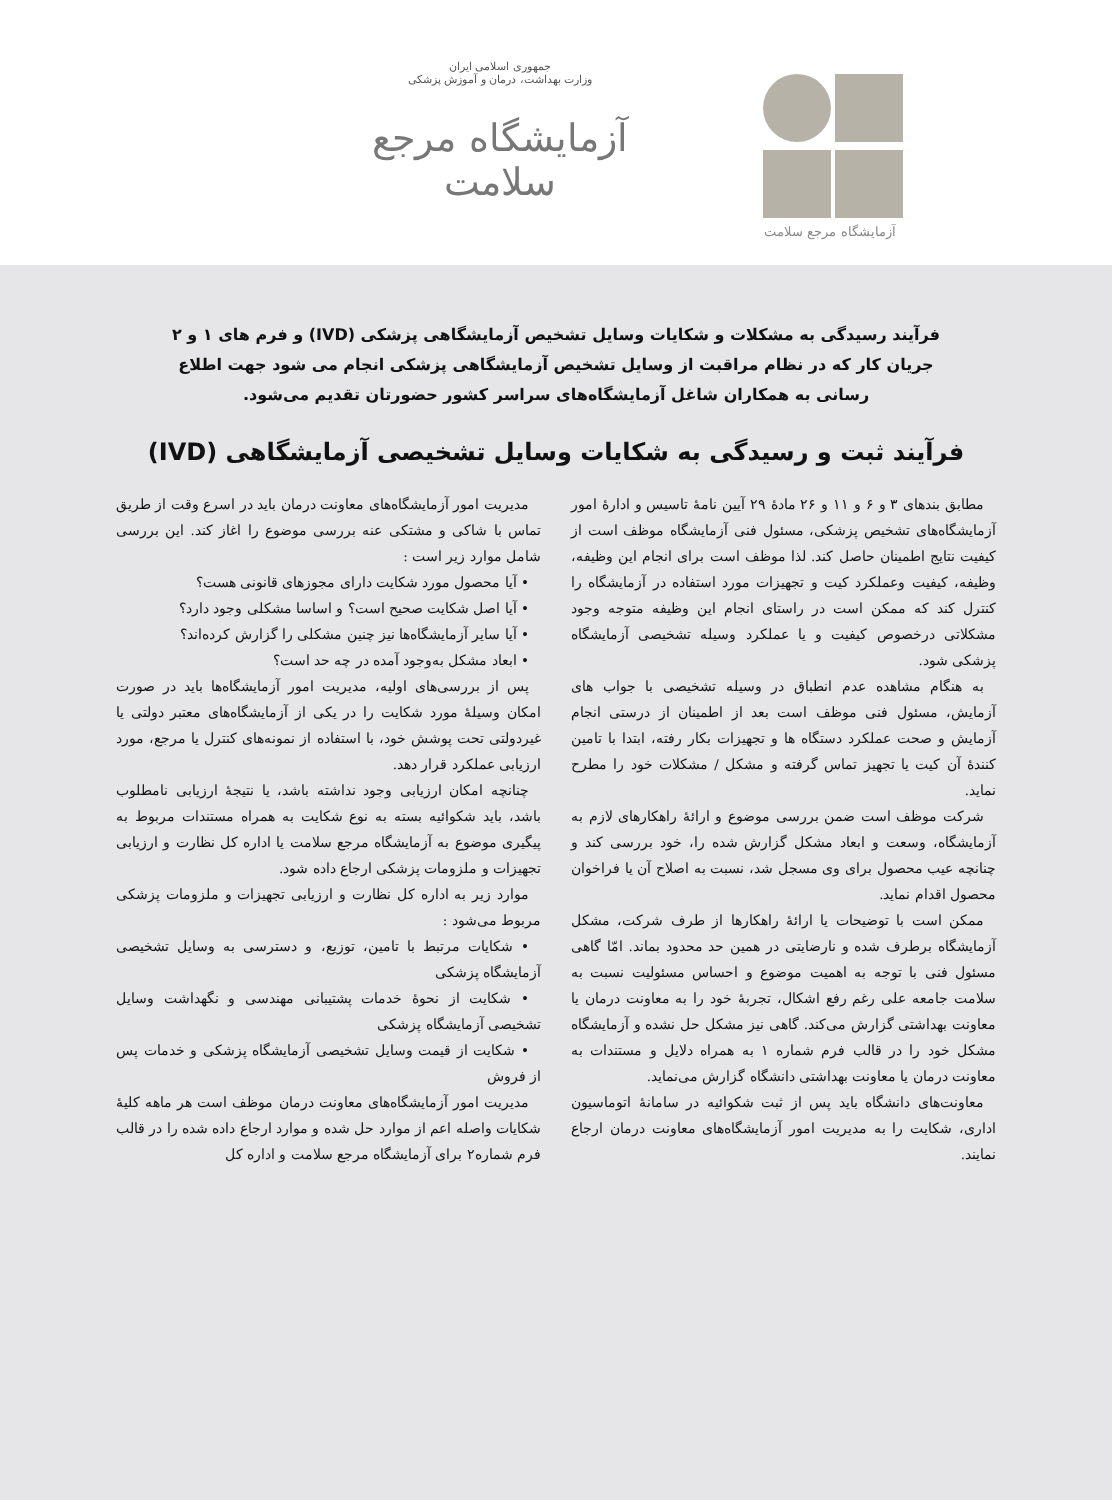جمهوری اسلامی ایران
وزارت بهداشت، درمان و آموزش پزشکی
آزمایشگاه مرجع سلامت
آزمایشگاه مرجع سلامت
فرآیند رسیدگی به مشکلات و شکایات وسایل تشخیص آزمایشگاهی پزشکی (IVD) و فرم های ۱ و ۲ جریان کار که در نظام مراقبت از وسایل تشخیص آزمایشگاهی پزشکی انجام می شود جهت اطلاع رسانی به همکاران شاغل آزمایشگاه‌های سراسر کشور حضورتان تقدیم می‌شود.
فرآیند ثبت و رسیدگی به شکایات وسایل تشخیصی آزمایشگاهی (IVD)
مطابق بندهای ۳ و ۶ و ۱۱ و ۲۶ مادۀ ۲۹ آیین نامۀ تاسیس و ادارۀ امور آزمایشگاه‌های تشخیص پزشکی، مسئول فنی آزمایشگاه موظف است از کیفیت نتایج اطمینان حاصل کند. لذا موظف است برای انجام این وظیفه، وظیفه، کیفیت وعملکرد کیت و تجهیزات مورد استفاده در آزمایشگاه را کنترل کند که ممکن است در راستای انجام این وظیفه متوجه وجود مشکلاتی درخصوص کیفیت و یا عملکرد وسیله تشخیصی آزمایشگاه پزشکی شود.
به هنگام مشاهده عدم انطباق در وسیله تشخیصی با جواب های آزمایش، مسئول فنی موظف است بعد از اطمینان از درستی انجام آزمایش و صحت عملکرد دستگاه ها و تجهیزات بکار رفته، ابتدا با تامین کنندۀ آن کیت یا تجهیز تماس گرفته و مشکل / مشکلات خود را مطرح نماید.
شرکت موظف است ضمن بررسی موضوع و ارائۀ راهکارهای لازم به آزمایشگاه، وسعت و ابعاد مشکل گزارش شده را، خود بررسی کند و چنانچه عیب محصول برای وی مسجل شد، نسبت به اصلاح آن یا فراخوان محصول اقدام نماید.
ممکن است با توضیحات یا ارائۀ راهکارها از طرف شرکت، مشکل آزمایشگاه برطرف شده و نارضایتی در همین حد محدود بماند. امّا گاهی مسئول فنی با توجه به اهمیت موضوع و احساس مسئولیت نسبت به سلامت جامعه علی رغم رفع اشکال، تجربۀ خود را به معاونت درمان یا معاونت بهداشتی گزارش می‌کند. گاهی نیز مشکل حل نشده و آزمایشگاه مشکل خود را در قالب فرم شماره ۱ به همراه دلایل و مستندات به معاونت درمان یا معاونت بهداشتی دانشگاه گزارش می‌نماید.
معاونت‌های دانشگاه باید پس از ثبت شکوائیه در سامانۀ اتوماسیون اداری، شکایت را به مدیریت امور آزمایشگاه‌های معاونت درمان ارجاع نمایند.
مدیریت امور آزمایشگاه‌های معاونت درمان باید در اسرع وقت از طریق تماس با شاکی و مشتکی عنه بررسی موضوع را اغاز کند. این بررسی شامل موارد زیر است :
• آیا محصول مورد شکایت دارای مجوزهای قانونی هست؟
• آیا اصل شکایت صحیح است؟ و اساسا مشکلی وجود دارد؟
• آیا سایر آزمایشگاه‌ها نیز چنین مشکلی را گزارش کرده‌اند؟
• ابعاد مشکل به‌وجود آمده در چه حد است؟
پس از بررسی‌های اولیه، مدیریت امور آزمایشگاه‌ها باید در صورت امکان وسیلۀ مورد شکایت را در یکی از آزمایشگاه‌های معتبر دولتی یا غیردولتی تحت پوشش خود، با استفاده از نمونه‌های کنترل یا مرجع، مورد ارزیابی عملکرد قرار دهد.
چنانچه امکان ارزیابی وجود نداشته باشد، یا نتیجۀ ارزیابی نامطلوب باشد، باید شکوائیه بسته به نوع شکایت به همراه مستندات مربوط به پیگیری موضوع به آزمایشگاه مرجع سلامت یا اداره کل نظارت و ارزیابی تجهیزات و ملزومات پزشکی ارجاع داده شود.
موارد زیر به اداره کل نظارت و ارزیابی تجهیزات و ملزومات پزشکی مربوط می‌شود :
• شکایات مرتبط با تامین، توزیع، و دسترسی به وسایل تشخیصی آزمایشگاه پزشکی
• شکایت از نحوۀ خدمات پشتیبانی مهندسی و نگهداشت وسایل تشخیصی آزمایشگاه پزشکی
• شکایت از قیمت وسایل تشخیصی آزمایشگاه پزشکی و خدمات پس از فروش
مدیریت امور آزمایشگاه‌های معاونت درمان موظف است هر ماهه کلیۀ شکایات واصله اعم از موارد حل شده و موارد ارجاع داده شده را در قالب فرم شماره۲ برای آزمایشگاه مرجع سلامت و اداره کل